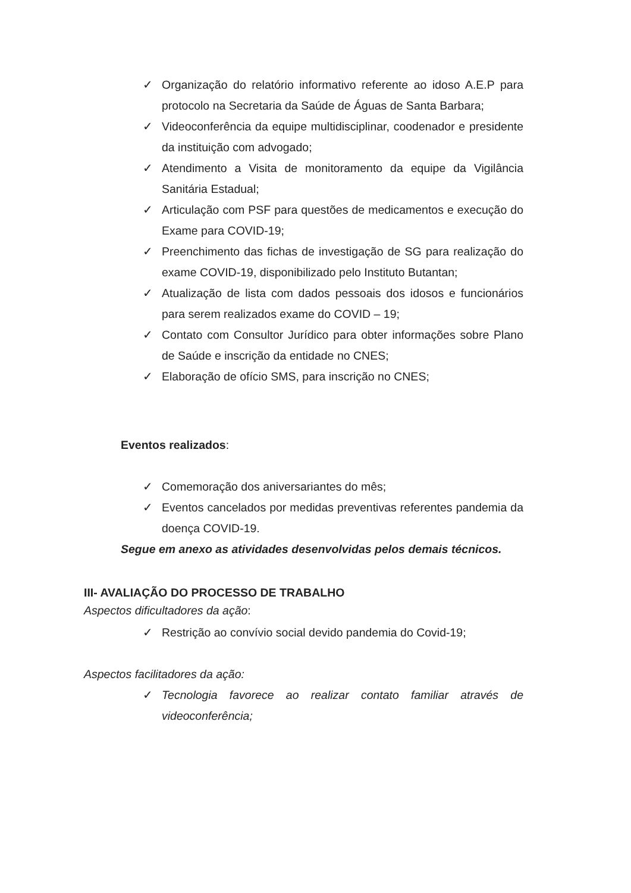✓ Organização do relatório informativo referente ao idoso A.E.P para protocolo na Secretaria da Saúde de Águas de Santa Barbara;
✓ Videoconferência da equipe multidisciplinar, coodenador e presidente da instituição com advogado;
✓ Atendimento a Visita de monitoramento da equipe da Vigilância Sanitária Estadual;
✓ Articulação com PSF para questões de medicamentos e execução do Exame para COVID-19;
✓ Preenchimento das fichas de investigação de SG para realização do exame COVID-19, disponibilizado pelo Instituto Butantan;
✓ Atualização de lista com dados pessoais dos idosos e funcionários para serem realizados exame do COVID – 19;
✓ Contato com Consultor Jurídico para obter informações sobre Plano de Saúde e inscrição da entidade no CNES;
✓ Elaboração de ofício SMS, para inscrição no CNES;
Eventos realizados:
✓ Comemoração dos aniversariantes do mês;
✓ Eventos cancelados por medidas preventivas referentes pandemia da doença COVID-19.
Segue em anexo as atividades desenvolvidas pelos demais técnicos.
III- AVALIAÇÃO DO PROCESSO DE TRABALHO
Aspectos dificultadores da ação:
✓ Restrição ao convívio social devido pandemia do Covid-19;
Aspectos facilitadores da ação:
✓ Tecnologia favorece ao realizar contato familiar através de videoconferência;